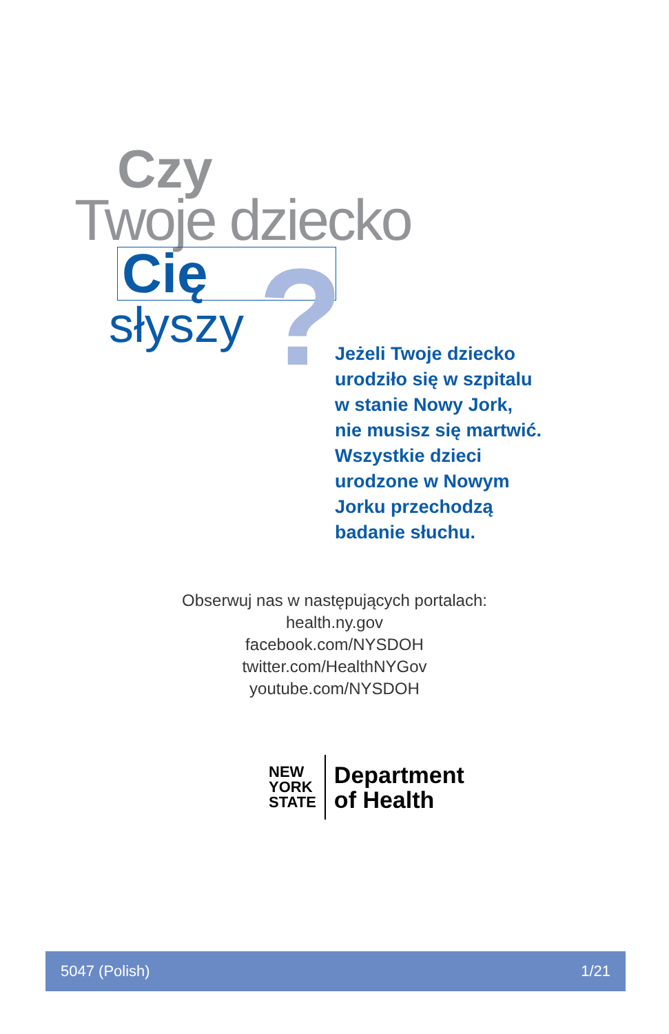Czy
Twoje dziecko
Cię
słyszy
?
Jeżeli Twoje dziecko
urodziło się w szpitalu
w stanie Nowy Jork,
nie musisz się martwić.
Wszystkie dzieci
urodzone w Nowym
Jorku przechodzą
badanie słuchu.
Obserwuj nas w następujących portalach:
health.ny.gov
facebook.com/NYSDOH
twitter.com/HealthNYGov
youtube.com/NYSDOH
NEW
YORK
STATE
Department
of Health
5047 (Polish) 1/21